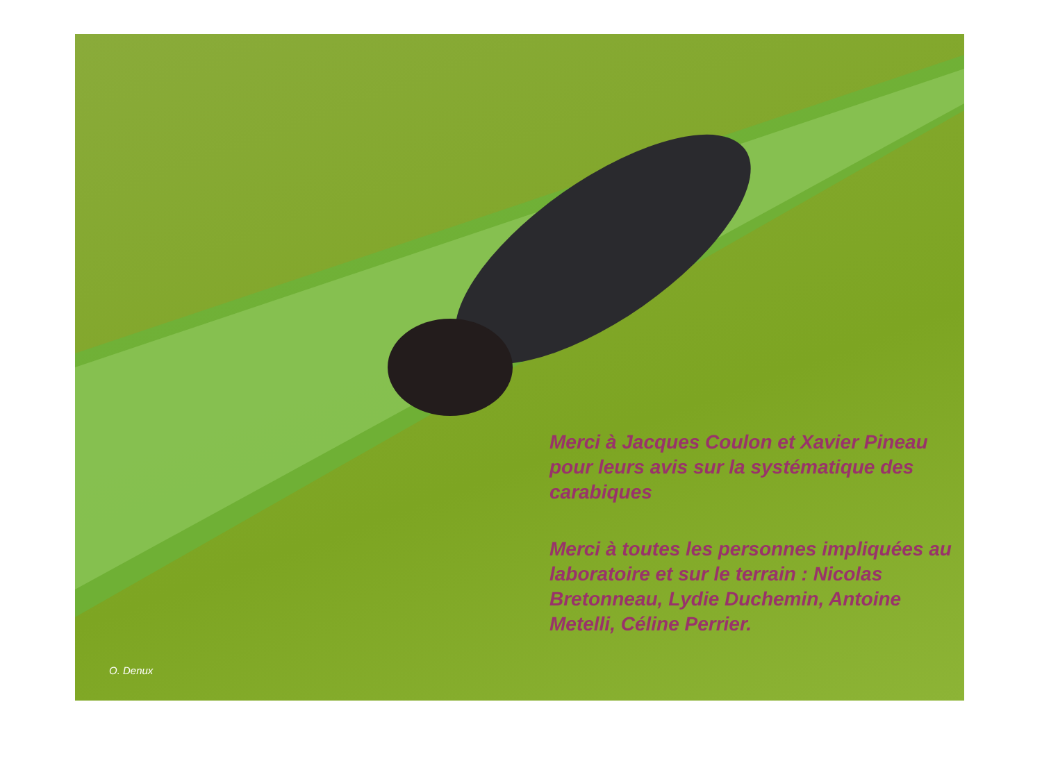Merci à Jacques Coulon et Xavier Pineau pour leurs avis sur la systématique des carabiques
Merci à toutes les personnes impliquées au laboratoire et sur le terrain : Nicolas Bretonneau, Lydie Duchemin, Antoine Metelli, Céline Perrier.
O. Denux